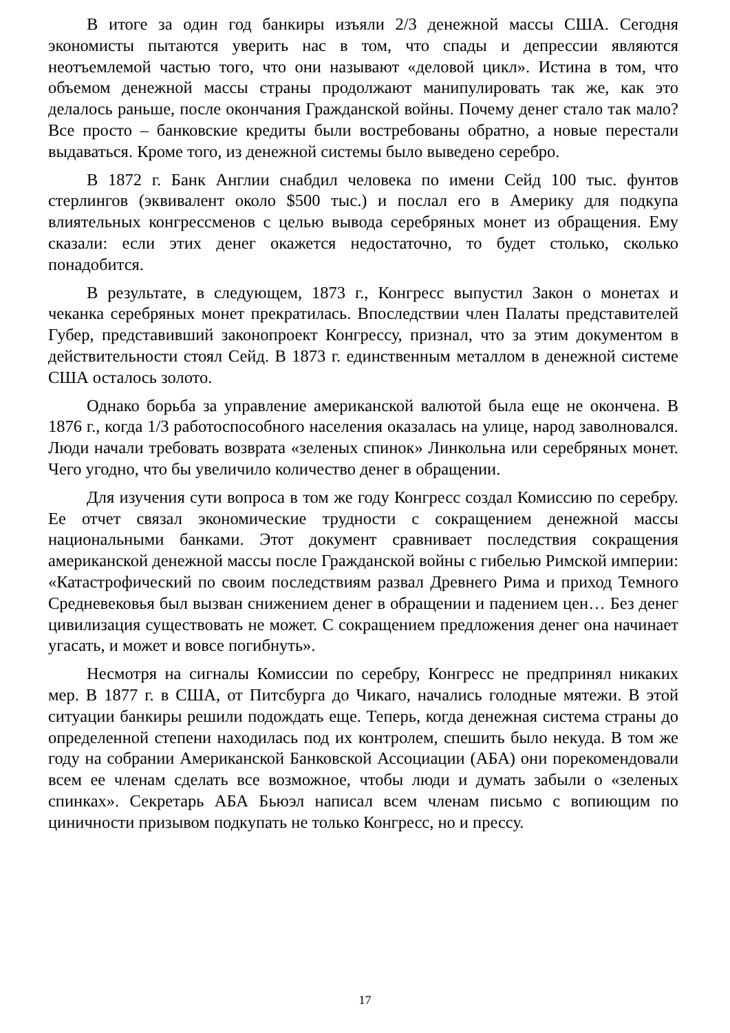В итоге за один год банкиры изъяли 2/3 денежной массы США. Сегодня экономисты пытаются уверить нас в том, что спады и депрессии являются неотъемлемой частью того, что они называют «деловой цикл». Истина в том, что объемом денежной массы страны продолжают манипулировать так же, как это делалось раньше, после окончания Гражданской войны. Почему денег стало так мало? Все просто – банковские кредиты были востребованы обратно, а новые перестали выдаваться. Кроме того, из денежной системы было выведено серебро.
В 1872 г. Банк Англии снабдил человека по имени Сейд 100 тыс. фунтов стерлингов (эквивалент около $500 тыс.) и послал его в Америку для подкупа влиятельных конгрессменов с целью вывода серебряных монет из обращения. Ему сказали: если этих денег окажется недостаточно, то будет столько, сколько понадобится.
В результате, в следующем, 1873 г., Конгресс выпустил Закон о монетах и чеканка серебряных монет прекратилась. Впоследствии член Палаты представителей Губер, представивший законопроект Конгрессу, признал, что за этим документом в действительности стоял Сейд. В 1873 г. единственным металлом в денежной системе США осталось золото.
Однако борьба за управление американской валютой была еще не окончена. В 1876 г., когда 1/3 работоспособного населения оказалась на улице, народ заволновался. Люди начали требовать возврата «зеленых спинок» Линкольна или серебряных монет. Чего угодно, что бы увеличило количество денег в обращении.
Для изучения сути вопроса в том же году Конгресс создал Комиссию по серебру. Ее отчет связал экономические трудности с сокращением денежной массы национальными банками. Этот документ сравнивает последствия сокращения американской денежной массы после Гражданской войны с гибелью Римской империи: «Катастрофический по своим последствиям развал Древнего Рима и приход Темного Средневековья был вызван снижением денег в обращении и падением цен… Без денег цивилизация существовать не может. С сокращением предложения денег она начинает угасать, и может и вовсе погибнуть».
Несмотря на сигналы Комиссии по серебру, Конгресс не предпринял никаких мер. В 1877 г. в США, от Питсбурга до Чикаго, начались голодные мятежи. В этой ситуации банкиры решили подождать еще. Теперь, когда денежная система страны до определенной степени находилась под их контролем, спешить было некуда. В том же году на собрании Американской Банковской Ассоциации (АБА) они порекомендовали всем ее членам сделать все возможное, чтобы люди и думать забыли о «зеленых спинках». Секретарь АБА Бьюэл написал всем членам письмо с вопиющим по циничности призывом подкупать не только Конгресс, но и прессу.
17